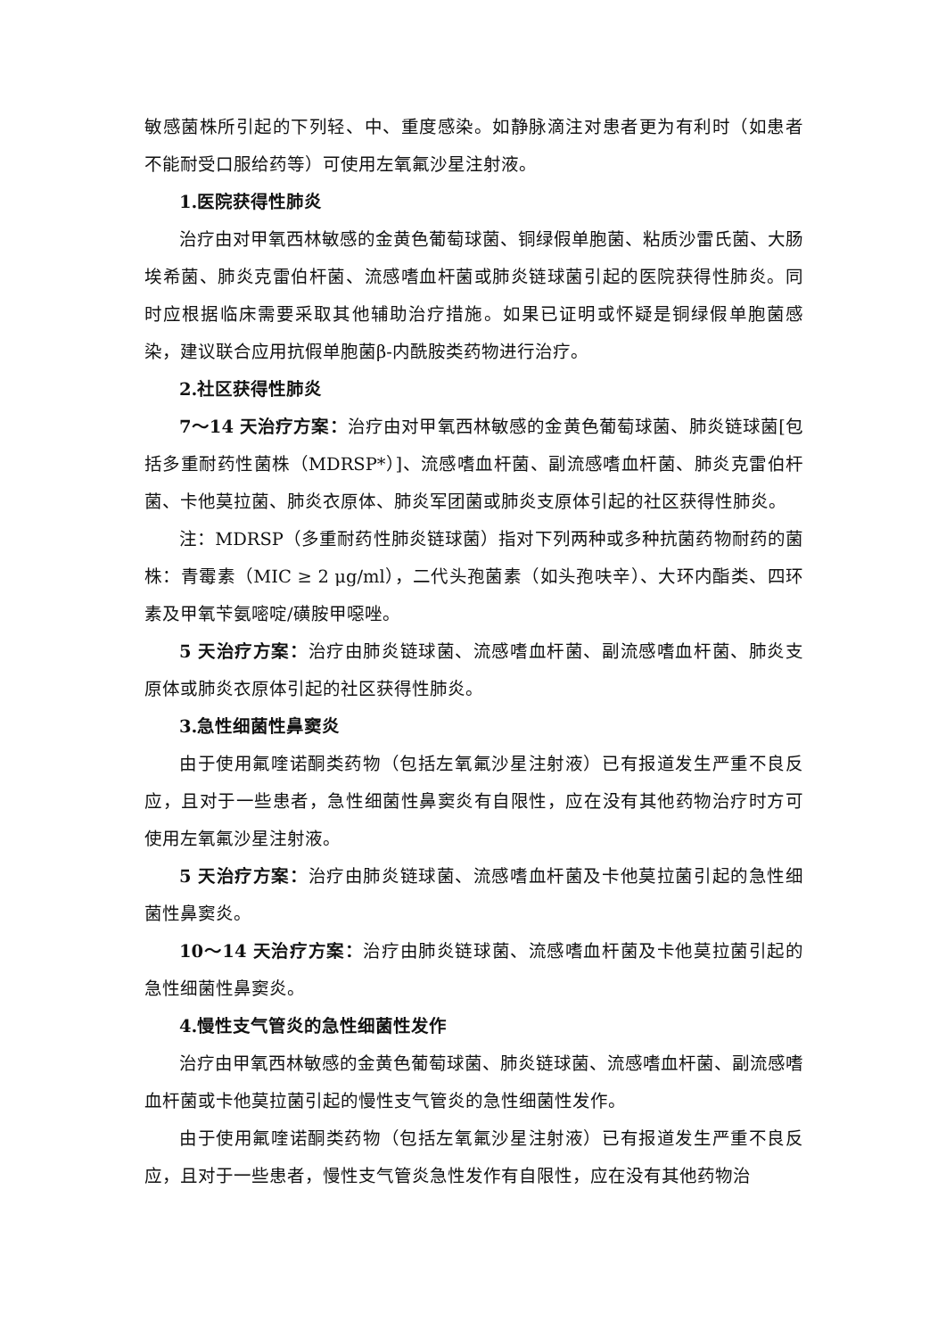敏感菌株所引起的下列轻、中、重度感染。如静脉滴注对患者更为有利时（如患者不能耐受口服给药等）可使用左氧氟沙星注射液。
1.医院获得性肺炎
治疗由对甲氧西林敏感的金黄色葡萄球菌、铜绿假单胞菌、粘质沙雷氏菌、大肠埃希菌、肺炎克雷伯杆菌、流感嗜血杆菌或肺炎链球菌引起的医院获得性肺炎。同时应根据临床需要采取其他辅助治疗措施。如果已证明或怀疑是铜绿假单胞菌感染，建议联合应用抗假单胞菌β-内酰胺类药物进行治疗。
2.社区获得性肺炎
7～14 天治疗方案：治疗由对甲氧西林敏感的金黄色葡萄球菌、肺炎链球菌[包括多重耐药性菌株（MDRSP*）]、流感嗜血杆菌、副流感嗜血杆菌、肺炎克雷伯杆菌、卡他莫拉菌、肺炎衣原体、肺炎军团菌或肺炎支原体引起的社区获得性肺炎。
注：MDRSP（多重耐药性肺炎链球菌）指对下列两种或多种抗菌药物耐药的菌株：青霉素（MIC ≥ 2 μg/ml），二代头孢菌素（如头孢呋辛）、大环内酯类、四环素及甲氧苄氨嘧啶/磺胺甲噁唑。
5 天治疗方案：治疗由肺炎链球菌、流感嗜血杆菌、副流感嗜血杆菌、肺炎支原体或肺炎衣原体引起的社区获得性肺炎。
3.急性细菌性鼻窦炎
由于使用氟喹诺酮类药物（包括左氧氟沙星注射液）已有报道发生严重不良反应，且对于一些患者，急性细菌性鼻窦炎有自限性，应在没有其他药物治疗时方可使用左氧氟沙星注射液。
5 天治疗方案：治疗由肺炎链球菌、流感嗜血杆菌及卡他莫拉菌引起的急性细菌性鼻窦炎。
10～14 天治疗方案：治疗由肺炎链球菌、流感嗜血杆菌及卡他莫拉菌引起的急性细菌性鼻窦炎。
4.慢性支气管炎的急性细菌性发作
治疗由甲氧西林敏感的金黄色葡萄球菌、肺炎链球菌、流感嗜血杆菌、副流感嗜血杆菌或卡他莫拉菌引起的慢性支气管炎的急性细菌性发作。
由于使用氟喹诺酮类药物（包括左氧氟沙星注射液）已有报道发生严重不良反应，且对于一些患者，慢性支气管炎急性发作有自限性，应在没有其他药物治